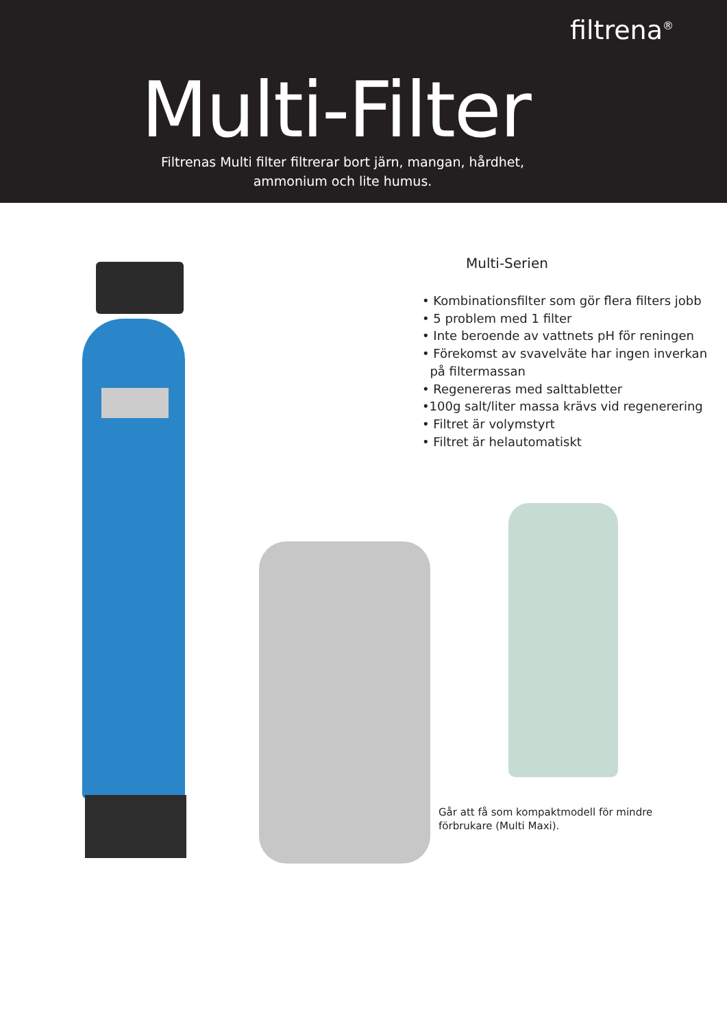filtrena<sup>®</sup>
Multi-Filter
Filtrenas Multi filter filtrerar bort järn, mangan, hårdhet,
ammonium och lite humus.
Multi-Serien
• Kombinationsfilter som gör flera filters jobb
• 5 problem med 1 filter
• Inte beroende av vattnets pH för reningen
• Förekomst av svavelväte har ingen inverkan
på filtermassan
• Regenereras med salttabletter
•100g salt/liter massa krävs vid regenerering
• Filtret är volymstyrt
• Filtret är helautomatiskt
Går att få som kompaktmodell för mindre
förbrukare (Multi Maxi).